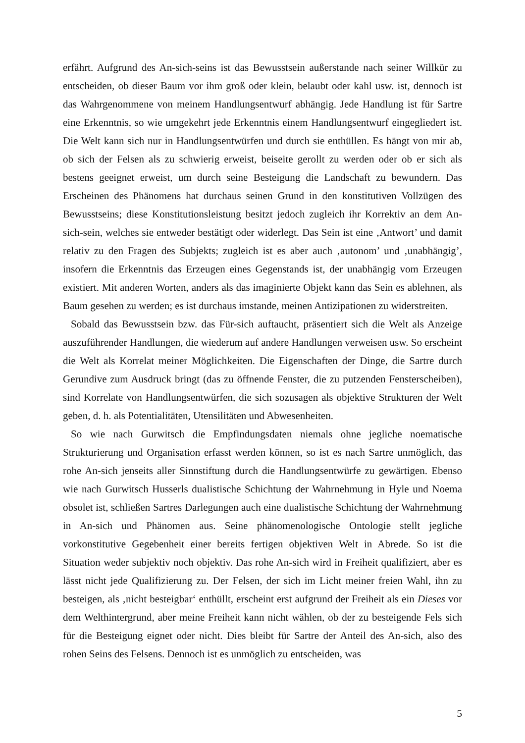erfährt. Aufgrund des An-sich-seins ist das Bewusstsein außerstande nach seiner Willkür zu entscheiden, ob dieser Baum vor ihm groß oder klein, belaubt oder kahl usw. ist, dennoch ist das Wahrgenommene von meinem Handlungsentwurf abhängig. Jede Handlung ist für Sartre eine Erkenntnis, so wie umgekehrt jede Erkenntnis einem Handlungsentwurf eingegliedert ist. Die Welt kann sich nur in Handlungsentwürfen und durch sie enthüllen. Es hängt von mir ab, ob sich der Felsen als zu schwierig erweist, beiseite gerollt zu werden oder ob er sich als bestens geeignet erweist, um durch seine Besteigung die Landschaft zu bewundern. Das Erscheinen des Phänomens hat durchaus seinen Grund in den konstitutiven Vollzügen des Bewusstseins; diese Konstitutionsleistung besitzt jedoch zugleich ihr Korrektiv an dem An-sich-sein, welches sie entweder bestätigt oder widerlegt. Das Sein ist eine ‚Antwort’ und damit relativ zu den Fragen des Subjekts; zugleich ist es aber auch ‚autonom’ und ‚unabhängig’, insofern die Erkenntnis das Erzeugen eines Gegenstands ist, der unabhängig vom Erzeugen existiert. Mit anderen Worten, anders als das imaginierte Objekt kann das Sein es ablehnen, als Baum gesehen zu werden; es ist durchaus imstande, meinen Antizipationen zu widerstreiten.
Sobald das Bewusstsein bzw. das Für-sich auftaucht, präsentiert sich die Welt als Anzeige auszuführender Handlungen, die wiederum auf andere Handlungen verweisen usw. So erscheint die Welt als Korrelat meiner Möglichkeiten. Die Eigenschaften der Dinge, die Sartre durch Gerundive zum Ausdruck bringt (das zu öffnende Fenster, die zu putzenden Fensterscheiben), sind Korrelate von Handlungsentwürfen, die sich sozusagen als objektive Strukturen der Welt geben, d. h. als Potentialitäten, Utensilitäten und Abwesenheiten.
So wie nach Gurwitsch die Empfindungsdaten niemals ohne jegliche noematische Strukturierung und Organisation erfasst werden können, so ist es nach Sartre unmöglich, das rohe An-sich jenseits aller Sinnstiftung durch die Handlungsentwürfe zu gewärtigen. Ebenso wie nach Gurwitsch Husserls dualistische Schichtung der Wahrnehmung in Hyle und Noema obsolet ist, schließen Sartres Darlegungen auch eine dualistische Schichtung der Wahrnehmung in An-sich und Phänomen aus. Seine phänomenologische Ontologie stellt jegliche vorkonstitutive Gegebenheit einer bereits fertigen objektiven Welt in Abrede. So ist die Situation weder subjektiv noch objektiv. Das rohe An-sich wird in Freiheit qualifiziert, aber es lässt nicht jede Qualifizierung zu. Der Felsen, der sich im Licht meiner freien Wahl, ihn zu besteigen, als ‚nicht besteigbar‘ enthüllt, erscheint erst aufgrund der Freiheit als ein Dieses vor dem Welthintergrund, aber meine Freiheit kann nicht wählen, ob der zu besteigende Fels sich für die Besteigung eignet oder nicht. Dies bleibt für Sartre der Anteil des An-sich, also des rohen Seins des Felsens. Dennoch ist es unmöglich zu entscheiden, was
5